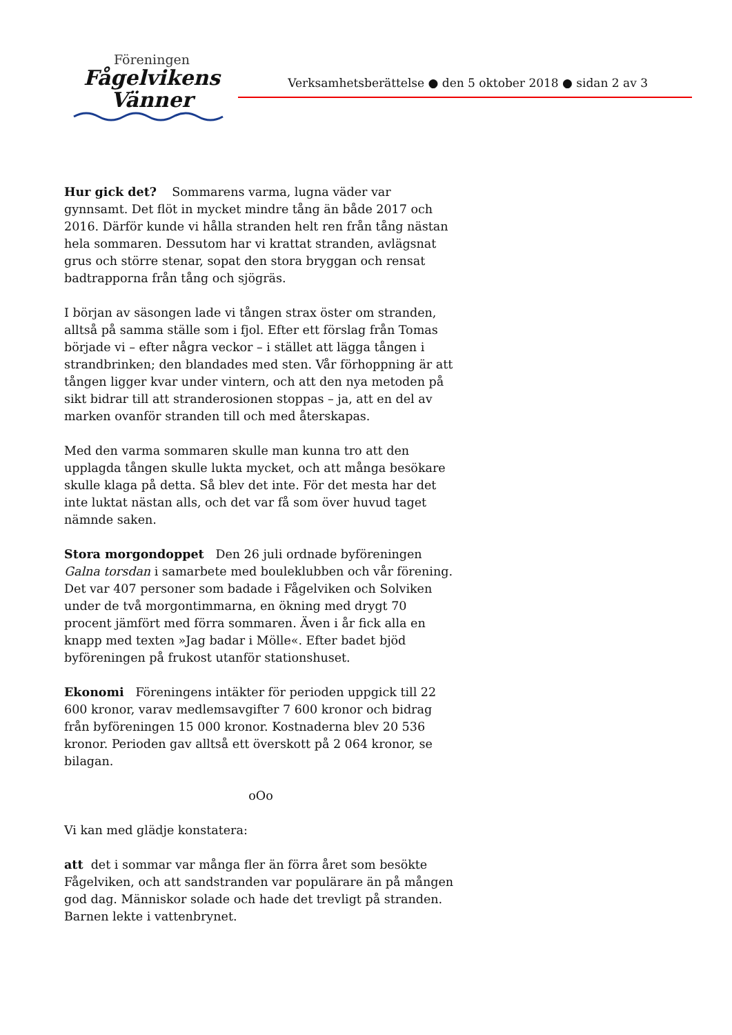Föreningen
Fågelvikens
Vänner
Verksamhetsberättelse ● den 5 oktober 2018 ● sidan 2 av 3
Hur gick det? Sommarens varma, lugna väder var gynnsamt. Det flöt in mycket mindre tång än både 2017 och 2016. Därför kunde vi hålla stranden helt ren från tång nästan hela sommaren. Dessutom har vi krattat stranden, avlägsnat grus och större stenar, sopat den stora bryggan och rensat badtrapporna från tång och sjögräs.
I början av säsongen lade vi tången strax öster om stranden, alltså på samma ställe som i fjol. Efter ett förslag från Tomas började vi – efter några veckor – i stället att lägga tången i strandbrinken; den blandades med sten. Vår förhoppning är att tången ligger kvar under vintern, och att den nya metoden på sikt bidrar till att stranderosionen stoppas – ja, att en del av marken ovanför stranden till och med återskapas.
Med den varma sommaren skulle man kunna tro att den upplagda tången skulle lukta mycket, och att många besökare skulle klaga på detta. Så blev det inte. För det mesta har det inte luktat nästan alls, och det var få som över huvud taget nämnde saken.
Stora morgondoppet Den 26 juli ordnade byföreningen Galna torsdan i samarbete med bouleklubben och vår förening. Det var 407 personer som badade i Fågelviken och Solviken under de två morgontimmarna, en ökning med drygt 70 procent jämfört med förra sommaren. Även i år fick alla en knapp med texten »Jag badar i Mölle«. Efter badet bjöd byföreningen på frukost utanför stationshuset.
Ekonomi Föreningens intäkter för perioden uppgick till 22 600 kronor, varav medlemsavgifter 7 600 kronor och bidrag från byföreningen 15 000 kronor. Kostnaderna blev 20 536 kronor. Perioden gav alltså ett överskott på 2 064 kronor, se bilagan.
oOo
Vi kan med glädje konstatera:
att det i sommar var många fler än förra året som besökte Fågelviken, och att sandstranden var populärare än på mången god dag. Människor solade och hade det trevligt på stranden. Barnen lekte i vattenbrynet.